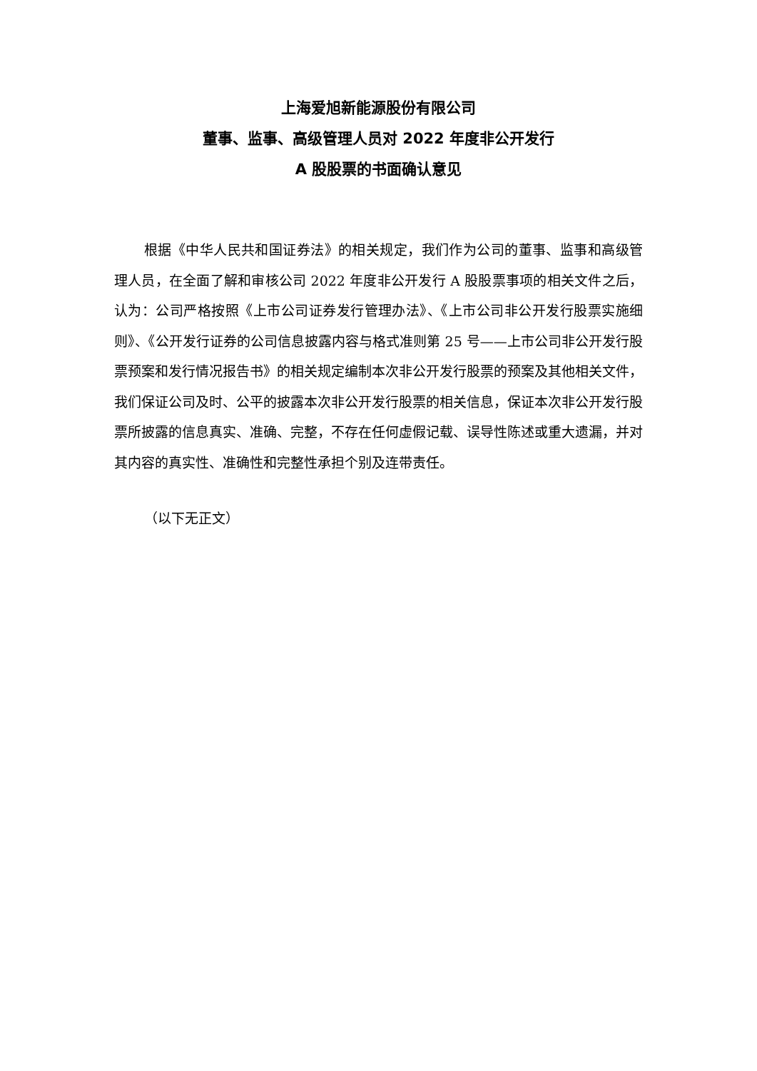上海爱旭新能源股份有限公司
董事、监事、高级管理人员对 2022 年度非公开发行
A 股股票的书面确认意见
根据《中华人民共和国证券法》的相关规定，我们作为公司的董事、监事和高级管理人员，在全面了解和审核公司 2022 年度非公开发行 A 股股票事项的相关文件之后，认为：公司严格按照《上市公司证券发行管理办法》、《上市公司非公开发行股票实施细则》、《公开发行证券的公司信息披露内容与格式准则第 25 号——上市公司非公开发行股票预案和发行情况报告书》的相关规定编制本次非公开发行股票的预案及其他相关文件，我们保证公司及时、公平的披露本次非公开发行股票的相关信息，保证本次非公开发行股票所披露的信息真实、准确、完整，不存在任何虚假记载、误导性陈述或重大遗漏，并对其内容的真实性、准确性和完整性承担个别及连带责任。
（以下无正文）